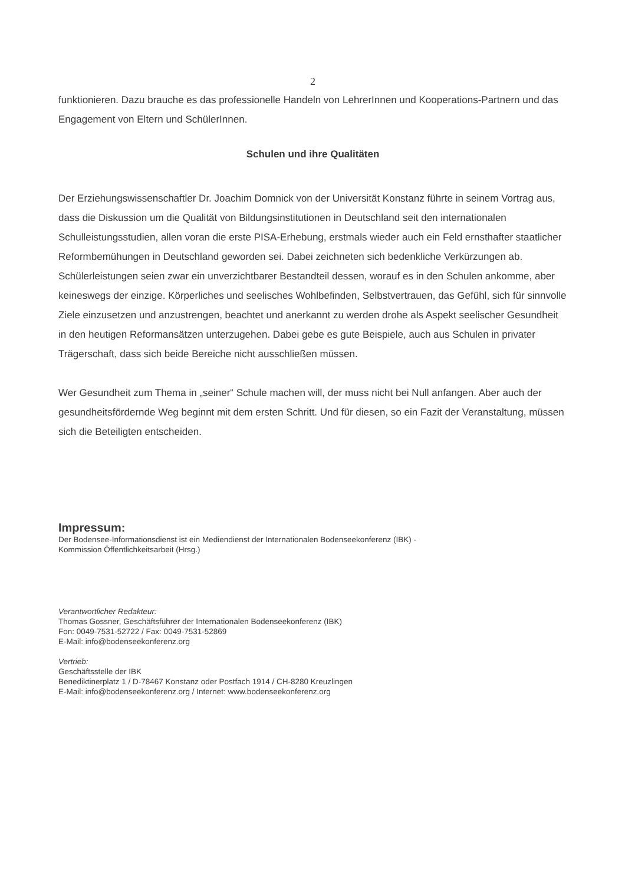2
funktionieren. Dazu brauche es das professionelle Handeln von LehrerInnen und Kooperations-Partnern und das Engagement von Eltern und SchülerInnen.
Schulen und ihre Qualitäten
Der Erziehungswissenschaftler Dr. Joachim Domnick von der Universität Konstanz führte in seinem Vortrag aus, dass die Diskussion um die Qualität von Bildungsinstitutionen in Deutschland seit den internationalen Schulleistungsstudien, allen voran die erste PISA-Erhebung, erstmals wieder auch ein Feld ernsthafter staatlicher Reformbemühungen in Deutschland geworden sei. Dabei zeichneten sich bedenkliche Verkürzungen ab. Schülerleistungen seien zwar ein unverzichtbarer Bestandteil dessen, worauf es in den Schulen ankomme, aber keineswegs der einzige. Körperliches und seelisches Wohlbefinden, Selbstvertrauen, das Gefühl, sich für sinnvolle Ziele einzusetzen und anzustrengen, beachtet und anerkannt zu werden drohe als Aspekt seelischer Gesundheit in den heutigen Reformansätzen unterzugehen. Dabei gebe es gute Beispiele, auch aus Schulen in privater Trägerschaft, dass sich beide Bereiche nicht ausschließen müssen.
Wer Gesundheit zum Thema in „seiner“ Schule machen will, der muss nicht bei Null anfangen. Aber auch der gesundheitsfördernde Weg beginnt mit dem ersten Schritt. Und für diesen, so ein Fazit der Veranstaltung, müssen sich die Beteiligten entscheiden.
Impressum:
Der Bodensee-Informationsdienst ist ein Mediendienst der Internationalen Bodenseekonferenz (IBK) -
Kommission Öffentlichkeitsarbeit (Hrsg.)
Verantwortlicher Redakteur:
Thomas Gossner, Geschäftsführer der Internationalen Bodenseekonferenz (IBK)
Fon: 0049-7531-52722 / Fax: 0049-7531-52869
E-Mail: info@bodenseekonferenz.org
Vertrieb:
Geschäftsstelle der IBK
Benediktinerplatz 1 / D-78467 Konstanz oder Postfach 1914 / CH-8280 Kreuzlingen
E-Mail: info@bodenseekonferenz.org / Internet: www.bodenseekonferenz.org